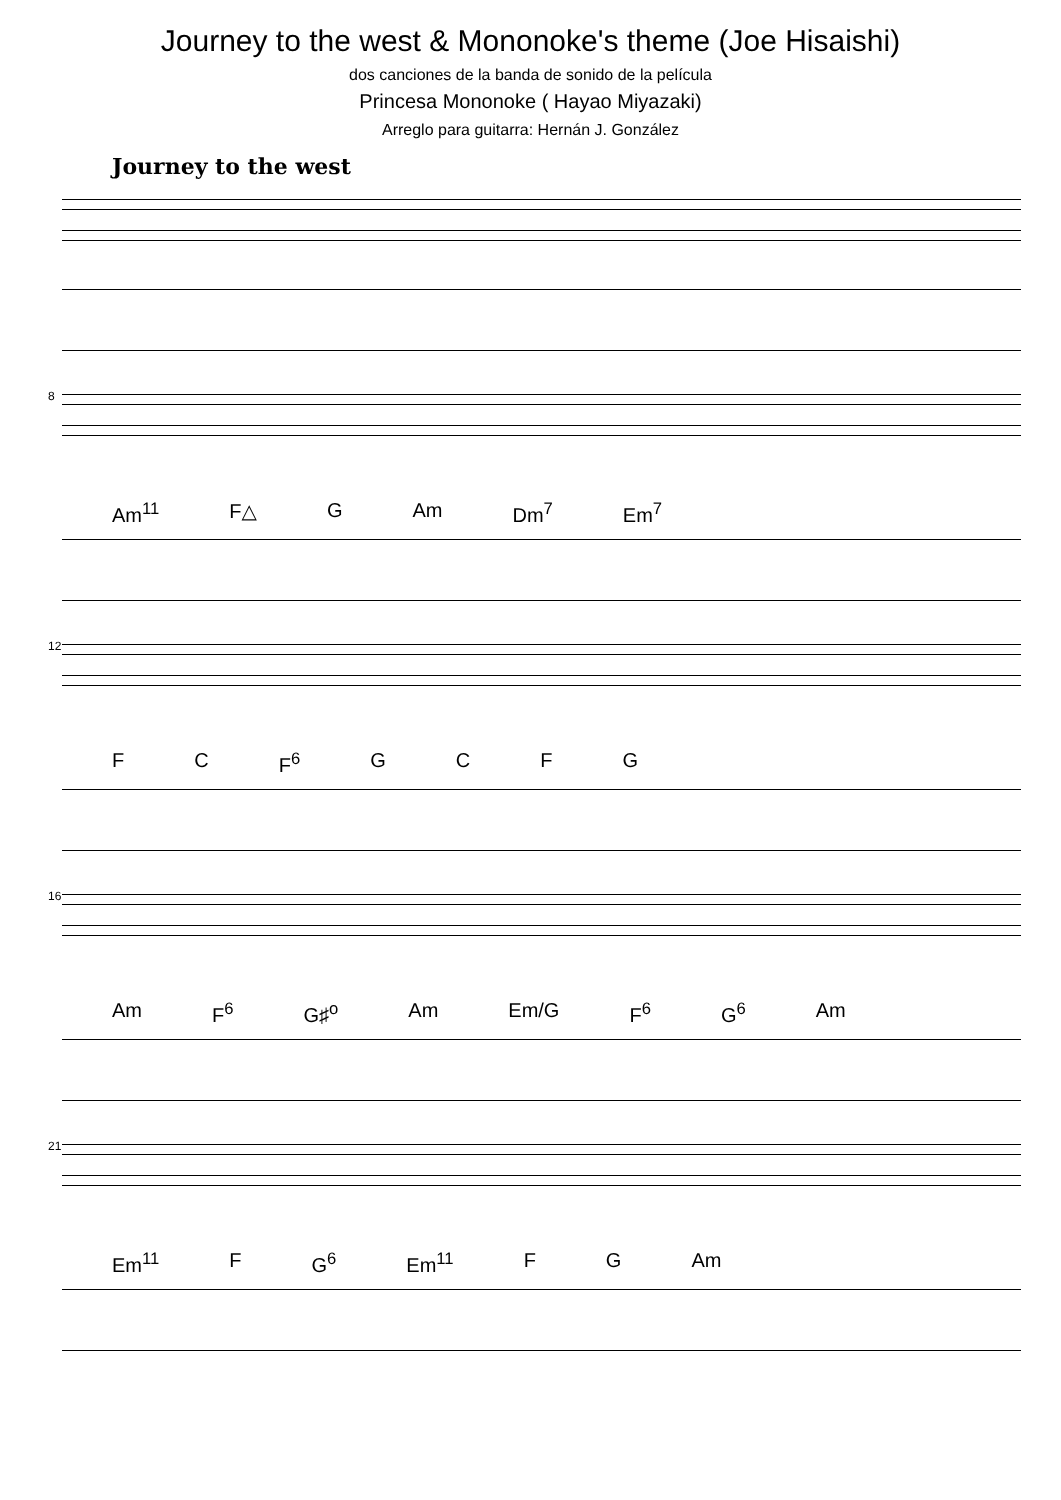Journey to the west & Mononoke's theme (Joe Hisaishi)
dos canciones de la banda de sonido de la película
Princesa Mononoke ( Hayao Miyazaki)
Arreglo para guitarra: Hernán J. González
Journey to the west
8
Am<sup>11</sup> F△ G Am Dm<sup>7</sup> Em<sup>7</sup>
12
F C F<sup>6</sup> GCFG
16
Am F<sup>6</sup> G♯<sup>o</sup> Am Em/G F<sup>6</sup> G<sup>6</sup> Am
21
Em<sup>11</sup> F G<sup>6</sup> Em<sup>11</sup> F G Am